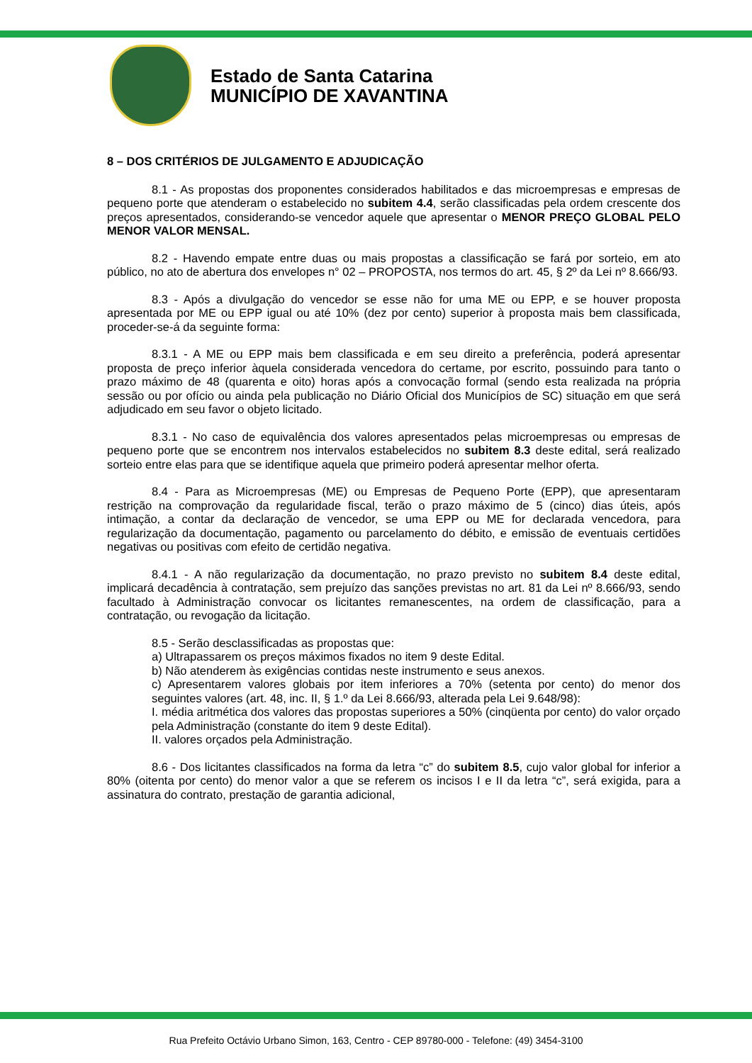Estado de Santa Catarina
MUNICÍPIO DE XAVANTINA
8 – DOS CRITÉRIOS DE JULGAMENTO E ADJUDICAÇÃO
8.1 - As propostas dos proponentes considerados habilitados e das microempresas e empresas de pequeno porte que atenderam o estabelecido no subitem 4.4, serão classificadas pela ordem crescente dos preços apresentados, considerando-se vencedor aquele que apresentar o MENOR PREÇO GLOBAL PELO MENOR VALOR MENSAL.
8.2 - Havendo empate entre duas ou mais propostas a classificação se fará por sorteio, em ato público, no ato de abertura dos envelopes n° 02 – PROPOSTA, nos termos do art. 45, § 2º da Lei nº 8.666/93.
8.3 - Após a divulgação do vencedor se esse não for uma ME ou EPP, e se houver proposta apresentada por ME ou EPP igual ou até 10% (dez por cento) superior à proposta mais bem classificada, proceder-se-á da seguinte forma:
8.3.1 - A ME ou EPP mais bem classificada e em seu direito a preferência, poderá apresentar proposta de preço inferior àquela considerada vencedora do certame, por escrito, possuindo para tanto o prazo máximo de 48 (quarenta e oito) horas após a convocação formal (sendo esta realizada na própria sessão ou por ofício ou ainda pela publicação no Diário Oficial dos Municípios de SC) situação em que será adjudicado em seu favor o objeto licitado.
8.3.1 - No caso de equivalência dos valores apresentados pelas microempresas ou empresas de pequeno porte que se encontrem nos intervalos estabelecidos no subitem 8.3 deste edital, será realizado sorteio entre elas para que se identifique aquela que primeiro poderá apresentar melhor oferta.
8.4 - Para as Microempresas (ME) ou Empresas de Pequeno Porte (EPP), que apresentaram restrição na comprovação da regularidade fiscal, terão o prazo máximo de 5 (cinco) dias úteis, após intimação, a contar da declaração de vencedor, se uma EPP ou ME for declarada vencedora, para regularização da documentação, pagamento ou parcelamento do débito, e emissão de eventuais certidões negativas ou positivas com efeito de certidão negativa.
8.4.1 - A não regularização da documentação, no prazo previsto no subitem 8.4 deste edital, implicará decadência à contratação, sem prejuízo das sanções previstas no art. 81 da Lei nº 8.666/93, sendo facultado à Administração convocar os licitantes remanescentes, na ordem de classificação, para a contratação, ou revogação da licitação.
8.5 - Serão desclassificadas as propostas que:
a) Ultrapassarem os preços máximos fixados no item 9 deste Edital.
b) Não atenderem às exigências contidas neste instrumento e seus anexos.
c) Apresentarem valores globais por item inferiores a 70% (setenta por cento) do menor dos seguintes valores (art. 48, inc. II, § 1.º da Lei 8.666/93, alterada pela Lei 9.648/98):
I. média aritmética dos valores das propostas superiores a 50% (cinqüenta por cento) do valor orçado pela Administração (constante do item 9 deste Edital).
II. valores orçados pela Administração.
8.6 - Dos licitantes classificados na forma da letra “c” do subitem 8.5, cujo valor global for inferior a 80% (oitenta por cento) do menor valor a que se referem os incisos I e II da letra “c”, será exigida, para a assinatura do contrato, prestação de garantia adicional,
Rua Prefeito Octávio Urbano Simon, 163, Centro - CEP 89780-000 - Telefone: (49) 3454-3100